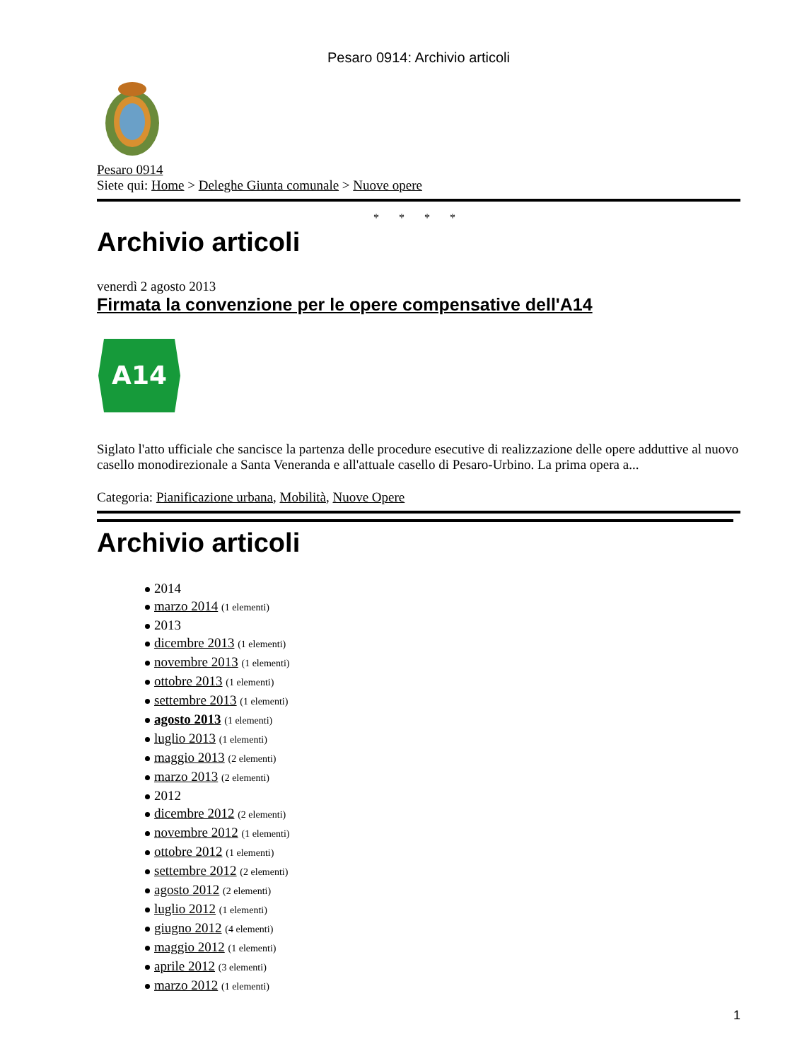Pesaro 0914: Archivio articoli
Pesaro 0914
Siete qui: Home > Deleghe Giunta comunale > Nuove opere
* * * *
Archivio articoli
venerdì 2 agosto 2013
Firmata la convenzione per le opere compensative dell'A14
A14
Siglato l'atto ufficiale che sancisce la partenza delle procedure esecutive di realizzazione delle opere adduttive al nuovo casello monodirezionale a Santa Veneranda e all'attuale casello di Pesaro-Urbino. La prima opera a...
Categoria: Pianificazione urbana, Mobilità, Nuove Opere
Archivio articoli
2014
marzo 2014 (1 elementi)
2013
dicembre 2013 (1 elementi)
novembre 2013 (1 elementi)
ottobre 2013 (1 elementi)
settembre 2013 (1 elementi)
agosto 2013 (1 elementi)
luglio 2013 (1 elementi)
maggio 2013 (2 elementi)
marzo 2013 (2 elementi)
2012
dicembre 2012 (2 elementi)
novembre 2012 (1 elementi)
ottobre 2012 (1 elementi)
settembre 2012 (2 elementi)
agosto 2012 (2 elementi)
luglio 2012 (1 elementi)
giugno 2012 (4 elementi)
maggio 2012 (1 elementi)
aprile 2012 (3 elementi)
marzo 2012 (1 elementi)
1